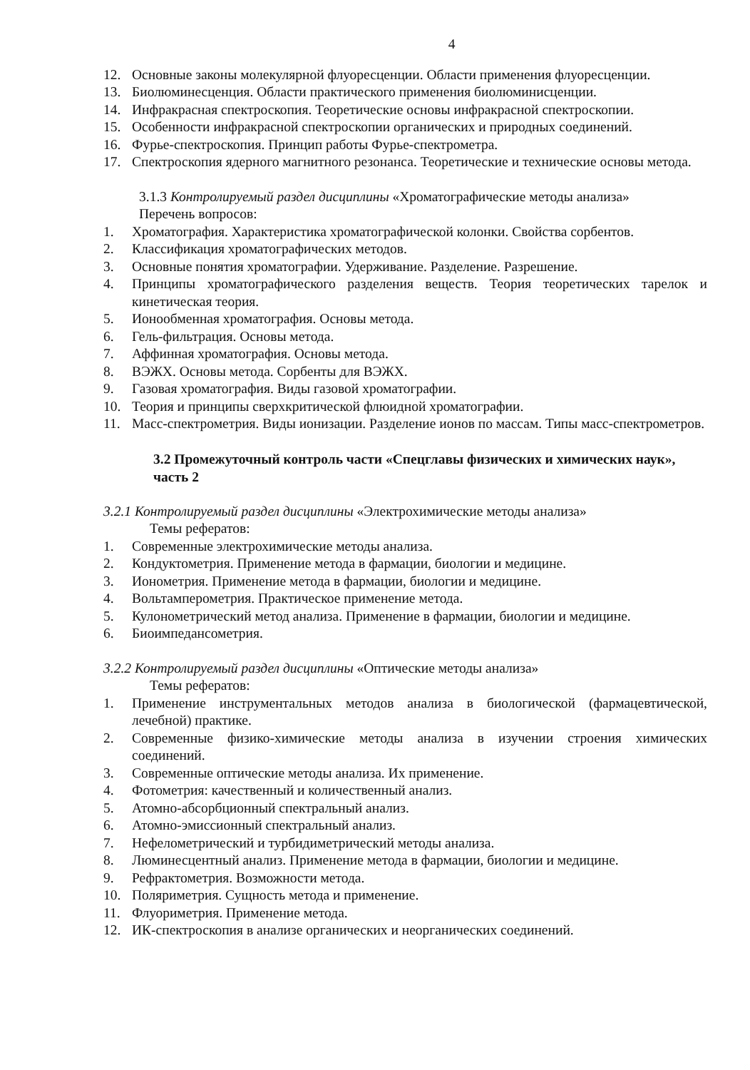4
12. Основные законы молекулярной флуоресценции. Области применения флуоресценции.
13. Биолюминесценция. Области практического применения биолюминисценции.
14. Инфракрасная спектроскопия. Теоретические основы инфракрасной спектроскопии.
15. Особенности инфракрасной спектроскопии органических и природных соединений.
16. Фурье-спектроскопия. Принцип работы Фурье-спектрометра.
17. Спектроскопия ядерного магнитного резонанса. Теоретические и технические основы метода.
3.1.3 Контролируемый раздел дисциплины «Хроматографические методы анализа»
Перечень вопросов:
1. Хроматография. Характеристика хроматографической колонки. Свойства сорбентов.
2. Классификация хроматографических методов.
3. Основные понятия хроматографии. Удерживание. Разделение. Разрешение.
4. Принципы хроматографического разделения веществ. Теория теоретических тарелок и кинетическая теория.
5. Ионообменная хроматография. Основы метода.
6. Гель-фильтрация. Основы метода.
7. Аффинная хроматография. Основы метода.
8. ВЭЖХ. Основы метода. Сорбенты для ВЭЖХ.
9. Газовая хроматография. Виды газовой хроматографии.
10. Теория и принципы сверхкритической флюидной хроматографии.
11. Масс-спектрометрия. Виды ионизации. Разделение ионов по массам. Типы масс-спектрометров.
3.2 Промежуточный контроль части «Спецглавы физических и химических наук», часть 2
3.2.1 Контролируемый раздел дисциплины «Электрохимические методы анализа»
Темы рефератов:
1. Современные электрохимические методы анализа.
2. Кондуктометрия. Применение метода в фармации, биологии и медицине.
3. Ионометрия. Применение метода в фармации, биологии и медицине.
4. Вольтамперометрия. Практическое применение метода.
5. Кулонометрический метод анализа. Применение в фармации, биологии и медицине.
6. Биоимпедансометрия.
3.2.2 Контролируемый раздел дисциплины «Оптические методы анализа»
Темы рефератов:
1. Применение инструментальных методов анализа в биологической (фармацевтической, лечебной) практике.
2. Современные физико-химические методы анализа в изучении строения химических соединений.
3. Современные оптические методы анализа. Их применение.
4. Фотометрия: качественный и количественный анализ.
5. Атомно-абсорбционный спектральный анализ.
6. Атомно-эмиссионный спектральный анализ.
7. Нефелометрический и турбидиметрический методы анализа.
8. Люминесцентный анализ. Применение метода в фармации, биологии и медицине.
9. Рефрактометрия. Возможности метода.
10. Поляриметрия. Сущность метода и применение.
11. Флуориметрия. Применение метода.
12. ИК-спектроскопия в анализе органических и неорганических соединений.